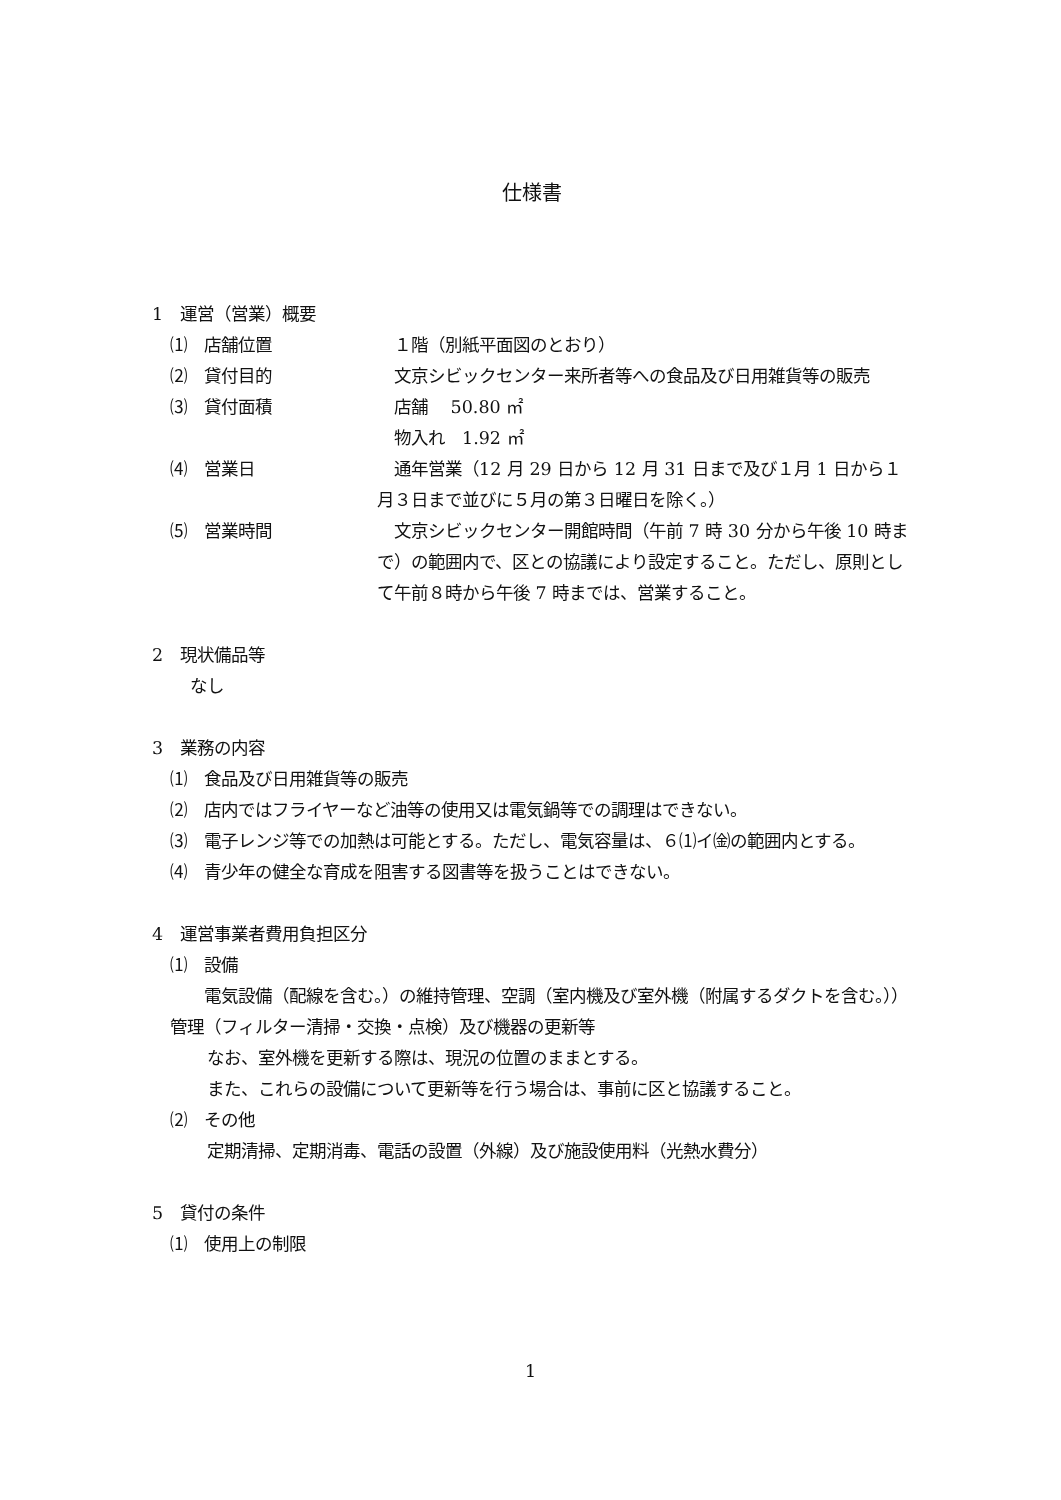仕様書
1　運営（営業）概要
⑴　店舗位置 　１階（別紙平面図のとおり）
⑵　貸付目的 　文京シビックセンター来所者等への食品及び日用雑貨等の販売
⑶　貸付面積 　店舗　 50.80 ㎡
　物入れ　1.92 ㎡
⑷　営業日 　通年営業（12 月 29 日から 12 月 31 日まで及び１月 1 日から１月３日まで並びに５月の第３日曜日を除く。）
⑸　営業時間 　文京シビックセンター開館時間（午前 7 時 30 分から午後 10 時まで）の範囲内で、区との協議により設定すること。ただし、原則として午前８時から午後 7 時までは、営業すること。
2　現状備品等
なし
3　業務の内容
⑴　食品及び日用雑貨等の販売
⑵　店内ではフライヤーなど油等の使用又は電気鍋等での調理はできない。
⑶　電子レンジ等での加熱は可能とする。ただし、電気容量は、６⑴イ㈮の範囲内とする。
⑷　青少年の健全な育成を阻害する図書等を扱うことはできない。
4　運営事業者費用負担区分
⑴　設備
　　電気設備（配線を含む。）の維持管理、空調（室内機及び室外機（附属するダクトを含む。））管理（フィルター清掃・交換・点検）及び機器の更新等
　なお、室外機を更新する際は、現況の位置のままとする。
　また、これらの設備について更新等を行う場合は、事前に区と協議すること。
⑵　その他
　定期清掃、定期消毒、電話の設置（外線）及び施設使用料（光熱水費分）
5　貸付の条件
⑴　使用上の制限
1